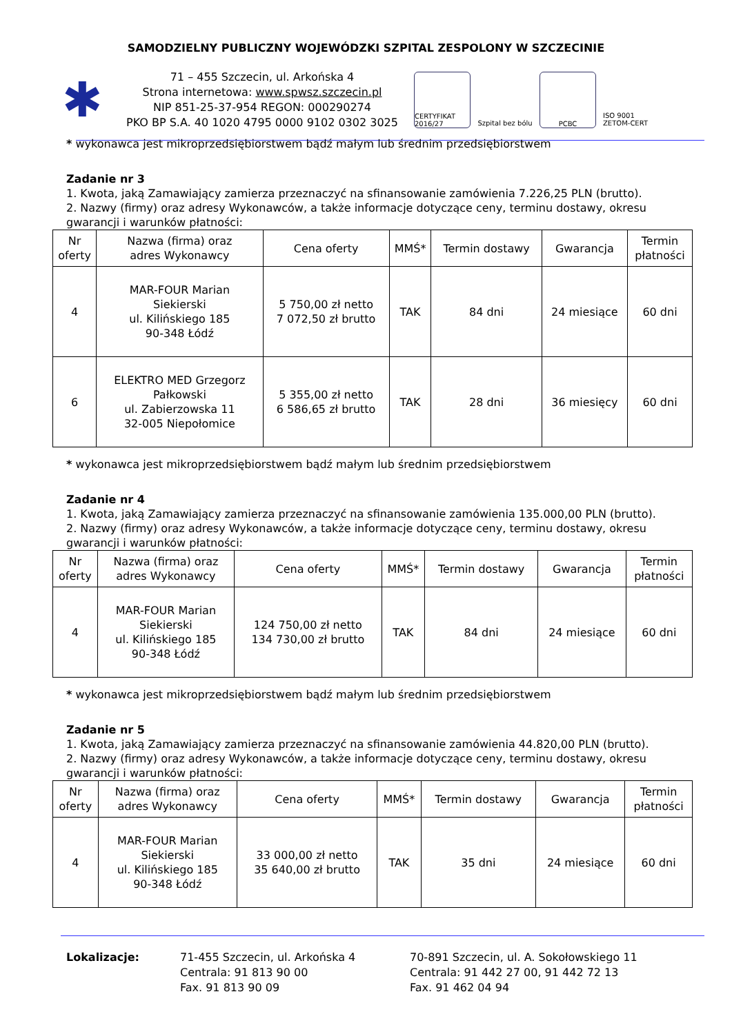SAMODZIELNY PUBLICZNY WOJEWÓDZKI SZPITAL ZESPOLONY W SZCZECINIE
✱
71 – 455 Szczecin, ul. Arkońska 4
Strona internetowa: www.spwsz.szczecin.pl
NIP 851-25-37-954 REGON: 000290274
PKO BP S.A. 40 1020 4795 0000 9102 0302 3025
CERTYFIKAT 2016/27
Szpital bez bólu
PCBC ISO 9001 ZETOM-CERT
* wykonawca jest mikroprzedsiębiorstwem bądź małym lub średnim przedsiębiorstwem
Zadanie nr 3
1. Kwota, jaką Zamawiający zamierza przeznaczyć na sfinansowanie zamówienia 7.226,25 PLN (brutto).
2. Nazwy (firmy) oraz adresy Wykonawców, a także informacje dotyczące ceny, terminu dostawy, okresu gwarancji i warunków płatności:
| Nr oferty | Nazwa (firma) oraz adres Wykonawcy | Cena oferty | MMŚ* | Termin dostawy | Gwarancja | Termin płatności |
| --- | --- | --- | --- | --- | --- | --- |
| 4 | MAR-FOUR Marian Siekierski ul. Kilińskiego 185 90-348 Łódź | 5 750,00 zł netto 7 072,50 zł brutto | TAK | 84 dni | 24 miesiące | 60 dni |
| 6 | ELEKTRO MED Grzegorz Pałkowski ul. Zabierzowska 11 32-005 Niepołomice | 5 355,00 zł netto 6 586,65 zł brutto | TAK | 28 dni | 36 miesięcy | 60 dni |
* wykonawca jest mikroprzedsiębiorstwem bądź małym lub średnim przedsiębiorstwem
Zadanie nr 4
1. Kwota, jaką Zamawiający zamierza przeznaczyć na sfinansowanie zamówienia 135.000,00 PLN (brutto).
2. Nazwy (firmy) oraz adresy Wykonawców, a także informacje dotyczące ceny, terminu dostawy, okresu gwarancji i warunków płatności:
| Nr oferty | Nazwa (firma) oraz adres Wykonawcy | Cena oferty | MMŚ* | Termin dostawy | Gwarancja | Termin płatności |
| --- | --- | --- | --- | --- | --- | --- |
| 4 | MAR-FOUR Marian Siekierski ul. Kilińskiego 185 90-348 Łódź | 124 750,00 zł netto 134 730,00 zł brutto | TAK | 84 dni | 24 miesiące | 60 dni |
* wykonawca jest mikroprzedsiębiorstwem bądź małym lub średnim przedsiębiorstwem
Zadanie nr 5
1. Kwota, jaką Zamawiający zamierza przeznaczyć na sfinansowanie zamówienia 44.820,00 PLN (brutto).
2. Nazwy (firmy) oraz adresy Wykonawców, a także informacje dotyczące ceny, terminu dostawy, okresu gwarancji i warunków płatności:
| Nr oferty | Nazwa (firma) oraz adres Wykonawcy | Cena oferty | MMŚ* | Termin dostawy | Gwarancja | Termin płatności |
| --- | --- | --- | --- | --- | --- | --- |
| 4 | MAR-FOUR Marian Siekierski ul. Kilińskiego 185 90-348 Łódź | 33 000,00 zł netto 35 640,00 zł brutto | TAK | 35 dni | 24 miesiące | 60 dni |
Lokalizacje: 71-455 Szczecin, ul. Arkońska 4
Centrala: 91 813 90 00
Fax. 91 813 90 09
70-891 Szczecin, ul. A. Sokołowskiego 11
Centrala: 91 442 27 00, 91 442 72 13
Fax. 91 462 04 94